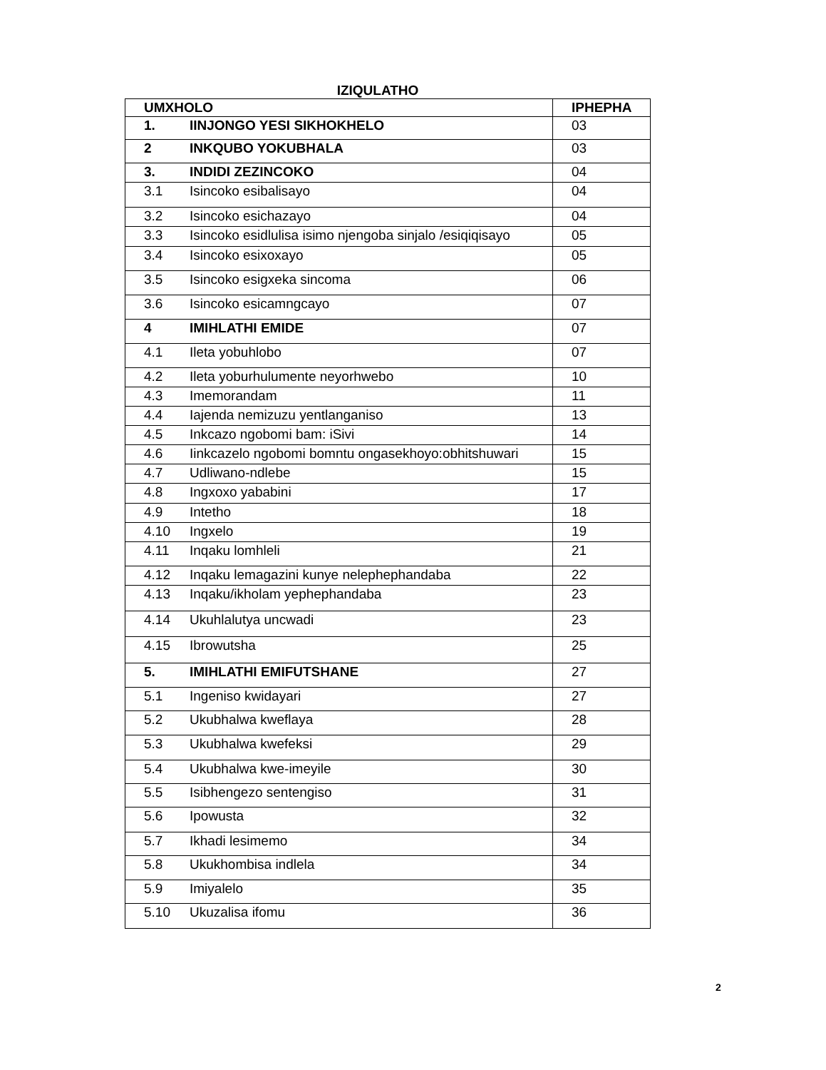IZIQULATHO
| UMXHOLO | | IPHEPHA |
| --- | --- | --- |
| 1. | IINJONGO YESI SIKHOKHELO | 03 |
| 2 | INKQUBO YOKUBHALA | 03 |
| 3. | INDIDI ZEZINCOKO | 04 |
| 3.1 | Isincoko esibalisayo | 04 |
| 3.2 | Isincoko esichazayo | 04 |
| 3.3 | Isincoko esidlulisa isimo njengoba sinjalo /esiqiqisayo | 05 |
| 3.4 | Isincoko esixoxayo | 05 |
| 3.5 | Isincoko esigxeka sincoma | 06 |
| 3.6 | Isincoko esicamngcayo | 07 |
| 4 | IMIHLATHI EMIDE | 07 |
| 4.1 | Ileta yobuhlobo | 07 |
| 4.2 | Ileta yoburhulumente neyorhwebo | 10 |
| 4.3 | Imemorandam | 11 |
| 4.4 | Iajenda nemizuzu yentlanganiso | 13 |
| 4.5 | Inkcazo ngobomi bam: iSivi | 14 |
| 4.6 | Iinkcazelo ngobomi bomntu ongasekhoyo:obhitshuwari | 15 |
| 4.7 | Udliwano-ndlebe | 15 |
| 4.8 | Ingxoxo yababini | 17 |
| 4.9 | Intetho | 18 |
| 4.10 | Ingxelo | 19 |
| 4.11 | Inqaku lomhleli | 21 |
| 4.12 | Inqaku lemagazini kunye nelephephandaba | 22 |
| 4.13 | Inqaku/ikholam yephephandaba | 23 |
| 4.14 | Ukuhlalutya uncwadi | 23 |
| 4.15 | Ibrowutsha | 25 |
| 5. | IMIHLATHI EMIFUTSHANE | 27 |
| 5.1 | Ingeniso kwidayari | 27 |
| 5.2 | Ukubhalwa kweflaya | 28 |
| 5.3 | Ukubhalwa kwefeksi | 29 |
| 5.4 | Ukubhalwa kwe-imeyile | 30 |
| 5.5 | Isibhengezo sentengiso | 31 |
| 5.6 | Ipowusta | 32 |
| 5.7 | Ikhadi lesimemo | 34 |
| 5.8 | Ukukhombisa indlela | 34 |
| 5.9 | Imiyalelo | 35 |
| 5.10 | Ukuzalisa ifomu | 36 |
2